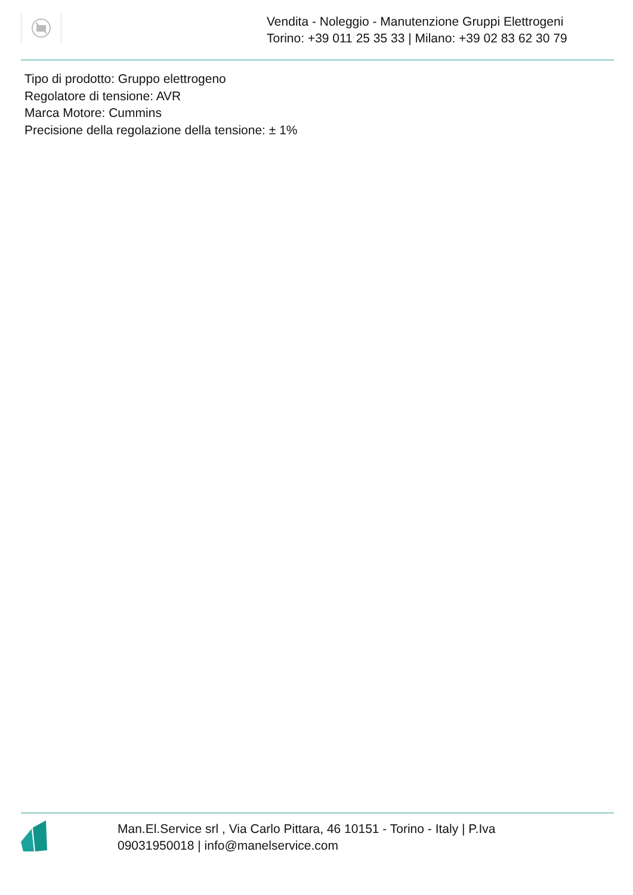Vendita - Noleggio - Manutenzione Gruppi Elettrogeni
Torino: +39 011 25 35 33 | Milano: +39 02 83 62 30 79
Tipo di prodotto: Gruppo elettrogeno
Regolatore di tensione: AVR
Marca Motore: Cummins
Precisione della regolazione della tensione: ± 1%
Man.El.Service srl , Via Carlo Pittara, 46 10151 - Torino - Italy | P.Iva 09031950018 | info@manelservice.com